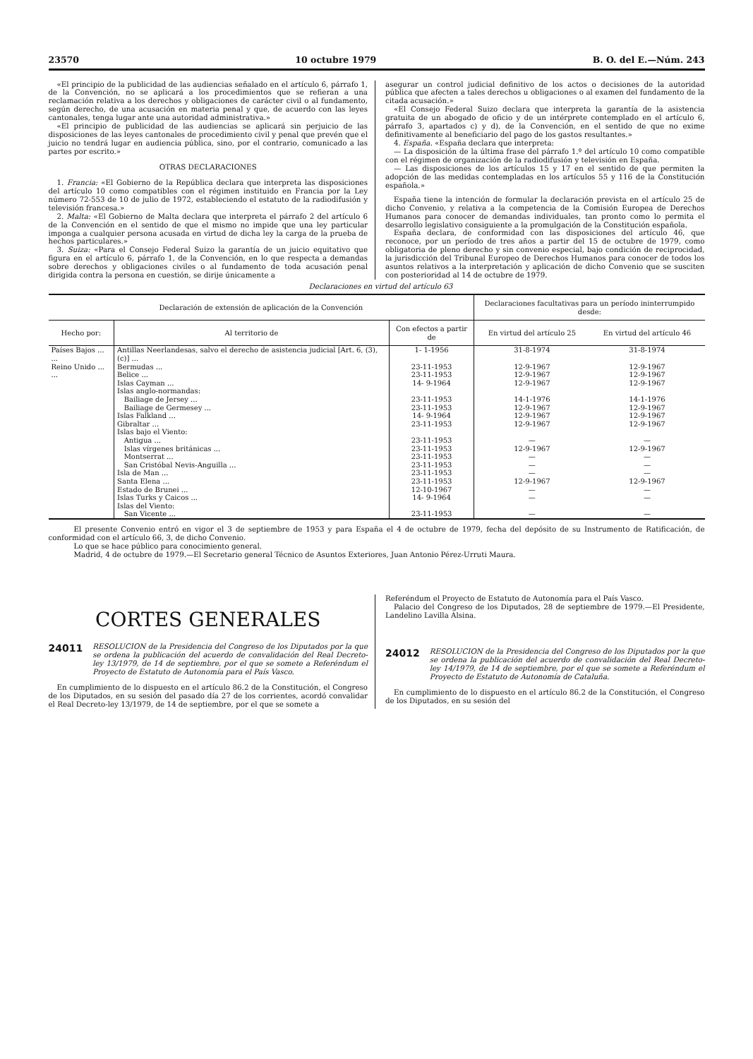23570 10 octubre 1979 B. O. del E.—Núm. 243
«El principio de la publicidad de las audiencias señalado en el artículo 6, párrafo 1, de la Convención, no se aplicará a los procedimientos que se refieran a una reclamación relativa a los derechos y obligaciones de carácter civil o al fundamento, según derecho, de una acusación en materia penal y que, de acuerdo con las leyes cantonales, tenga lugar ante una autoridad administrativa.»
«El principio de publicidad de las audiencias se aplicará sin perjuicio de las disposiciones de las leyes cantonales de procedimiento civil y penal que prevén que el juicio no tendrá lugar en audiencia pública, sino, por el contrario, comunicado a las partes por escrito.»
OTRAS DECLARACIONES
1. Francia: «El Gobierno de la República declara que interpreta las disposiciones del artículo 10 como compatibles con el régimen instituido en Francia por la Ley número 72-553 de 10 de julio de 1972, estableciendo el estatuto de la radiodifusión y televisión francesa.»
2. Malta: «El Gobierno de Malta declara que interpreta el párrafo 2 del artículo 6 de la Convención en el sentido de que el mismo no impide que una ley particular imponga a cualquier persona acusada en virtud de dicha ley la carga de la prueba de hechos particulares.»
3. Suiza: «Para el Consejo Federal Suizo la garantía de un juicio equitativo que figura en el artículo 6, párrafo 1, de la Convención, en lo que respecta a demandas sobre derechos y obligaciones civiles o al fundamento de toda acusación penal dirigida contra la persona en cuestión, se dirije únicamente a
asegurar un control judicial definitivo de los actos o decisiones de la autoridad pública que afecten a tales derechos u obligaciones o al examen del fundamento de la citada acusación.»
«El Consejo Federal Suizo declara que interpreta la garantía de la asistencia gratuita de un abogado de oficio y de un intérprete contemplado en el artículo 6, párrafo 3, apartados c) y d), de la Convención, en el sentido de que no exime definitivamente al beneficiario del pago de los gastos resultantes.»
4. España. «España declara que interpreta:
— La disposición de la última frase del párrafo 1.º del artículo 10 como compatible con el régimen de organización de la radiodifusión y televisión en España.
— Las disposiciones de los artículos 15 y 17 en el sentido de que permiten la adopción de las medidas contempladas en los artículos 55 y 116 de la Constitución española.»
España tiene la intención de formular la declaración prevista en el artículo 25 de dicho Convenio, y relativa a la competencia de la Comisión Europea de Derechos Humanos para conocer de demandas individuales, tan pronto como lo permita el desarrollo legislativo consiguiente a la promulgación de la Constitución española.
España declara, de conformidad con las disposiciones del artículo 46, que reconoce, por un período de tres años a partir del 15 de octubre de 1979, como obligatoria de pleno derecho y sin convenio especial, bajo condición de reciprocidad, la jurisdicción del Tribunal Europeo de Derechos Humanos para conocer de todos los asuntos relativos a la interpretación y aplicación de dicho Convenio que se susciten con posterioridad al 14 de octubre de 1979.
Declaraciones en virtud del artículo 63
| Declaración de extensión de aplicación de la Convención | | | Declaraciones facultativas para un período ininterrumpido desde: | |
| --- | --- | --- | --- | --- |
| Hecho por: | Al territorio de | Con efectos a partir de | En virtud del artículo 25 | En virtud del artículo 46 |
| Países Bajos ... ... | Antillas Neerlandesas, salvo el derecho de asistencia judicial [Art. 6, (3), (c)] ... | 1- 1-1956 | 31-8-1974 | 31-8-1974 |
| Reino Unido ... ... | Bermudas ... | 23-11-1953 | 12-9-1967 | 12-9-1967 |
| | Belice ... | 23-11-1953 | 12-9-1967 | 12-9-1967 |
| | Islas Cayman ... | 14- 9-1964 | 12-9-1967 | 12-9-1967 |
| | Islas anglo-normandas: | | | |
| | Bailiage de Jersey ... | 23-11-1953 | 14-1-1976 | 14-1-1976 |
| | Bailiage de Germesey ... | 23-11-1953 | 12-9-1967 | 12-9-1967 |
| | Islas Falkland ... | 14- 9-1964 | 12-9-1967 | 12-9-1967 |
| | Gibraltar ... | 23-11-1953 | 12-9-1967 | 12-9-1967 |
| | Islas bajo el Viento: | | | |
| | Antigua ... | 23-11-1953 | — | — |
| | Islas vírgenes británicas ... | 23-11-1953 | 12-9-1967 | 12-9-1967 |
| | Montserrat ... | 23-11-1953 | — | — |
| | San Cristóbal Nevis-Anguilla ... | 23-11-1953 | — | — |
| | Isla de Man ... | 23-11-1953 | — | — |
| | Santa Elena ... | 23-11-1953 | 12-9-1967 | 12-9-1967 |
| | Estado de Brunei ... | 12-10-1967 | — | — |
| | Islas Turks y Caicos ... | 14- 9-1964 | — | — |
| | Islas del Viento: | | | |
| | San Vicente ... | 23-11-1953 | — | — |
El presente Convenio entró en vigor el 3 de septiembre de 1953 y para España el 4 de octubre de 1979, fecha del depósito de su Instrumento de Ratificación, de conformidad con el artículo 66, 3, de dicho Convenio.
Lo que se hace público para conocimiento general.
Madrid, 4 de octubre de 1979.—El Secretario general Técnico de Asuntos Exteriores, Juan Antonio Pérez-Urruti Maura.
CORTES GENERALES
24011 RESOLUCION de la Presidencia del Congreso de los Diputados por la que se ordena la publicación del acuerdo de convalidación del Real Decreto-ley 13/1979, de 14 de septiembre, por el que se somete a Referéndum el Proyecto de Estatuto de Autonomía para el País Vasco.
En cumplimiento de lo dispuesto en el artículo 86.2 de la Constitución, el Congreso de los Diputados, en su sesión del pasado día 27 de los corrientes, acordó convalidar el Real Decreto-ley 13/1979, de 14 de septiembre, por el que se somete a
Referéndum el Proyecto de Estatuto de Autonomía para el País Vasco.
Palacio del Congreso de los Diputados, 28 de septiembre de 1979.—El Presidente, Landelino Lavilla Alsina.
24012 RESOLUCION de la Presidencia del Congreso de los Diputados por la que se ordena la publicación del acuerdo de convalidación del Real Decreto-ley 14/1979, de 14 de septiembre, por el que se somete a Referéndum el Proyecto de Estatuto de Autonomía de Cataluña.
En cumplimiento de lo dispuesto en el artículo 86.2 de la Constitución, el Congreso de los Diputados, en su sesión del